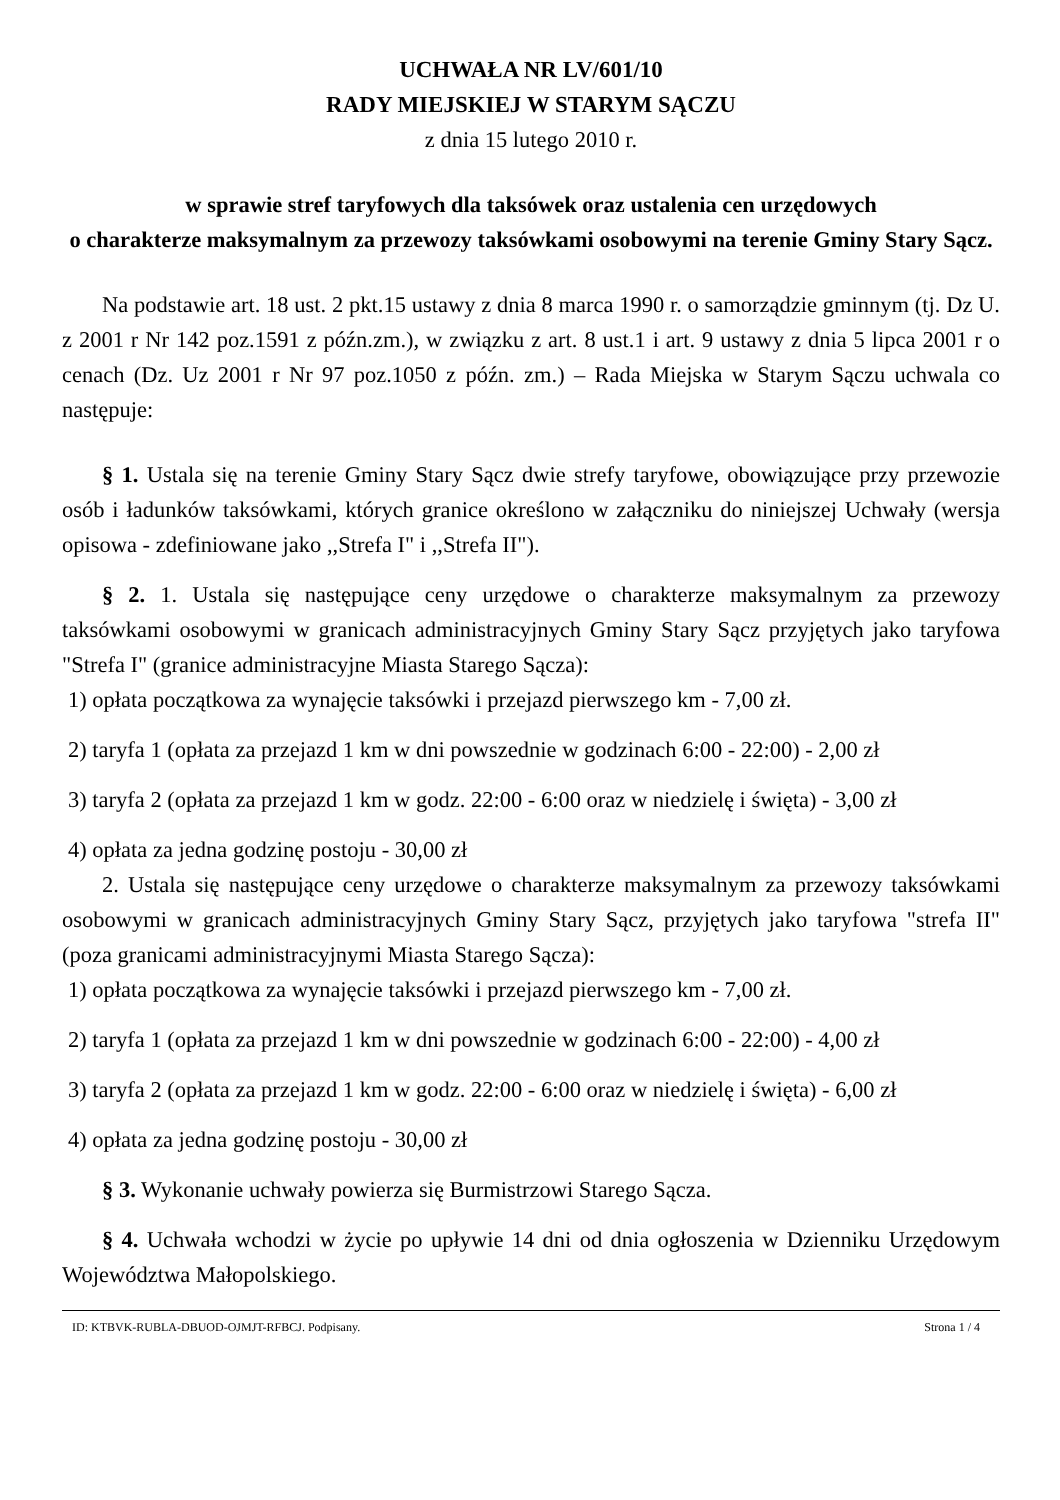UCHWAŁA NR LV/601/10
RADY MIEJSKIEJ W STARYM SĄCZU
z dnia 15 lutego 2010 r.
w sprawie stref taryfowych dla taksówek oraz ustalenia cen urzędowych
o charakterze maksymalnym za przewozy taksówkami osobowymi na terenie Gminy Stary Sącz.
Na podstawie art. 18 ust. 2 pkt.15 ustawy z dnia 8 marca 1990 r. o samorządzie gminnym (tj. Dz U. z 2001 r Nr 142 poz.1591 z późn.zm.), w związku z art. 8 ust.1 i art. 9 ustawy z dnia 5 lipca 2001 r o cenach (Dz. Uz 2001 r Nr 97 poz.1050 z późn. zm.) – Rada Miejska w Starym Sączu uchwala co następuje:
§ 1. Ustala się na terenie Gminy Stary Sącz dwie strefy taryfowe, obowiązujące przy przewozie osób i ładunków taksówkami, których granice określono w załączniku do niniejszej Uchwały (wersja opisowa - zdefiniowane jako ,,Strefa I" i ,,Strefa II").
§ 2. 1. Ustala się następujące ceny urzędowe o charakterze maksymalnym za przewozy taksówkami osobowymi w granicach administracyjnych Gminy Stary Sącz przyjętych jako taryfowa "Strefa I" (granice administracyjne Miasta Starego Sącza):
1) opłata początkowa za wynajęcie taksówki i przejazd pierwszego km - 7,00 zł.
2) taryfa 1 (opłata za przejazd 1 km w dni powszednie w godzinach 6:00 - 22:00) - 2,00 zł
3) taryfa 2 (opłata za przejazd 1 km w godz. 22:00 - 6:00 oraz w niedzielę i święta) - 3,00 zł
4) opłata za jedna godzinę postoju - 30,00 zł
2. Ustala się następujące ceny urzędowe o charakterze maksymalnym za przewozy taksówkami osobowymi w granicach administracyjnych Gminy Stary Sącz, przyjętych jako taryfowa "strefa II" (poza granicami administracyjnymi Miasta Starego Sącza):
1) opłata początkowa za wynajęcie taksówki i przejazd pierwszego km - 7,00 zł.
2) taryfa 1 (opłata za przejazd 1 km w dni powszednie w godzinach 6:00 - 22:00) - 4,00 zł
3) taryfa 2 (opłata za przejazd 1 km w godz. 22:00 - 6:00 oraz w niedzielę i święta) - 6,00 zł
4) opłata za jedna godzinę postoju - 30,00 zł
§ 3. Wykonanie uchwały powierza się Burmistrzowi Starego Sącza.
§ 4. Uchwała wchodzi w życie po upływie 14 dni od dnia ogłoszenia w Dzienniku Urzędowym Województwa Małopolskiego.
ID: KTBVK-RUBLA-DBUOD-OJMJT-RFBCJ. Podpisany. Strona 1 / 4